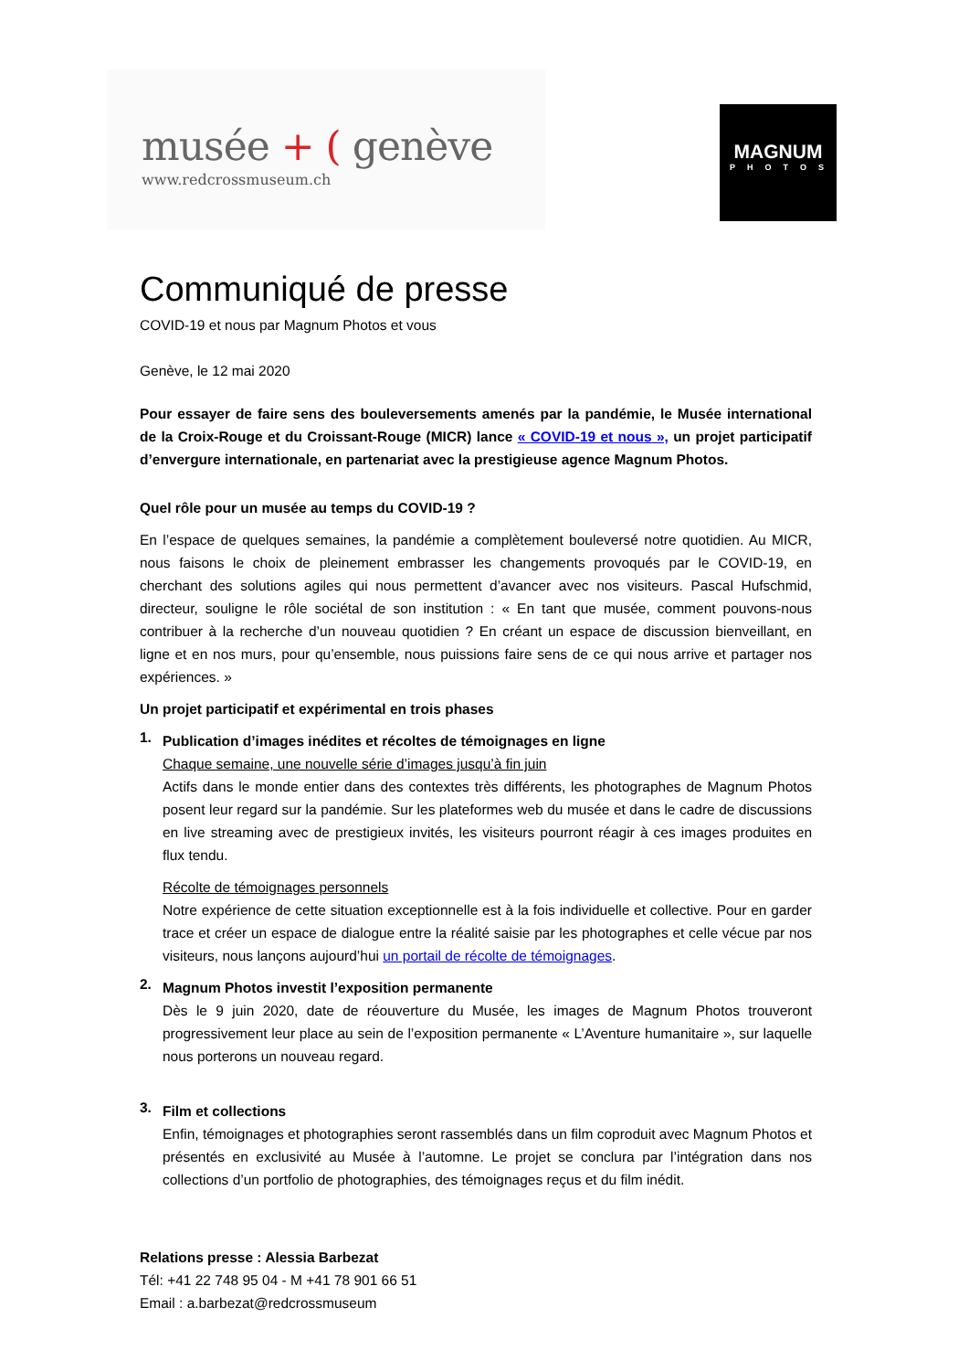musée + ( genève
www.redcrossmuseum.ch
MAGNUM
PHOTOS
Communiqué de presse
COVID-19 et nous par Magnum Photos et vous
Genève, le 12 mai 2020
Pour essayer de faire sens des bouleversements amenés par la pandémie, le Musée international de la Croix-Rouge et du Croissant-Rouge (MICR) lance « COVID-19 et nous », un projet participatif d’envergure internationale, en partenariat avec la prestigieuse agence Magnum Photos.
Quel rôle pour un musée au temps du COVID-19 ?
En l’espace de quelques semaines, la pandémie a complètement bouleversé notre quotidien. Au MICR, nous faisons le choix de pleinement embrasser les changements provoqués par le COVID-19, en cherchant des solutions agiles qui nous permettent d’avancer avec nos visiteurs. Pascal Hufschmid, directeur, souligne le rôle sociétal de son institution : « En tant que musée, comment pouvons-nous contribuer à la recherche d’un nouveau quotidien ? En créant un espace de discussion bienveillant, en ligne et en nos murs, pour qu’ensemble, nous puissions faire sens de ce qui nous arrive et partager nos expériences. »
Un projet participatif et expérimental en trois phases
1.
Publication d’images inédites et récoltes de témoignages en ligne
Chaque semaine, une nouvelle série d’images jusqu’à fin juin
Actifs dans le monde entier dans des contextes très différents, les photographes de Magnum Photos posent leur regard sur la pandémie. Sur les plateformes web du musée et dans le cadre de discussions en live streaming avec de prestigieux invités, les visiteurs pourront réagir à ces images produites en flux tendu.
Récolte de témoignages personnels
Notre expérience de cette situation exceptionnelle est à la fois individuelle et collective. Pour en garder trace et créer un espace de dialogue entre la réalité saisie par les photographes et celle vécue par nos visiteurs, nous lançons aujourd’hui un portail de récolte de témoignages.
2.
Magnum Photos investit l’exposition permanente
Dès le 9 juin 2020, date de réouverture du Musée, les images de Magnum Photos trouveront progressivement leur place au sein de l’exposition permanente « L’Aventure humanitaire », sur laquelle nous porterons un nouveau regard.
3.
Film et collections
Enfin, témoignages et photographies seront rassemblés dans un film coproduit avec Magnum Photos et présentés en exclusivité au Musée à l’automne. Le projet se conclura par l’intégration dans nos collections d’un portfolio de photographies, des témoignages reçus et du film inédit.
Relations presse : Alessia Barbezat
Tél: +41 22 748 95 04 - M +41 78 901 66 51
Email : a.barbezat@redcrossmuseum